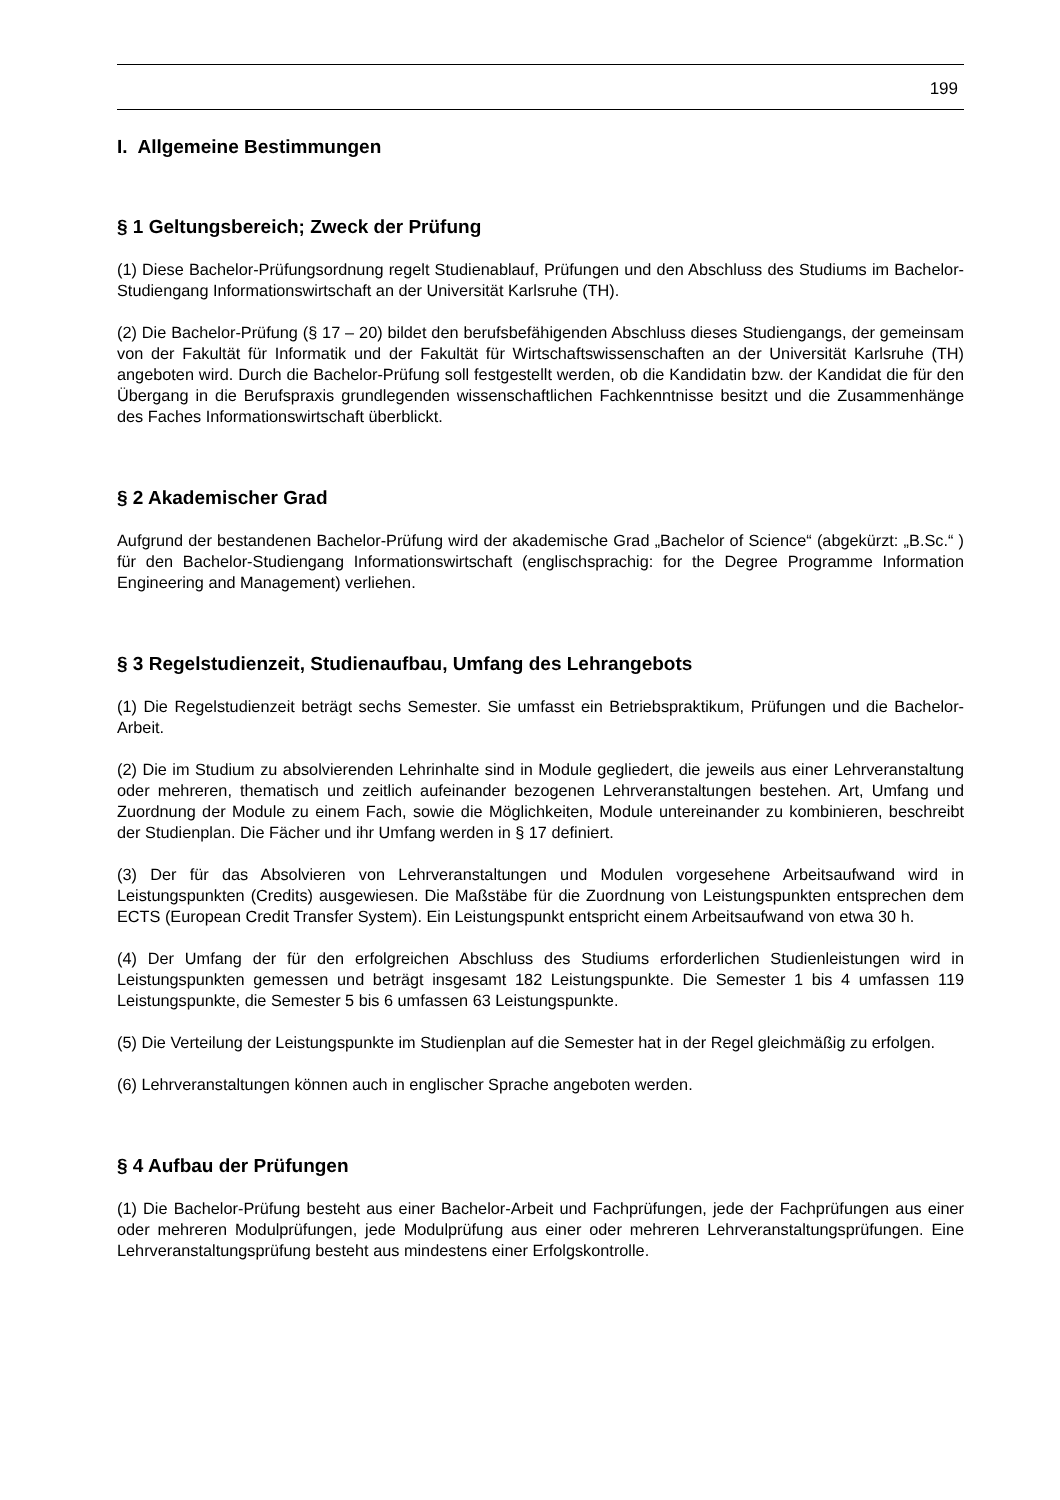199
I. Allgemeine Bestimmungen
§ 1 Geltungsbereich; Zweck der Prüfung
(1) Diese Bachelor-Prüfungsordnung regelt Studienablauf, Prüfungen und den Abschluss des Studiums im Bachelor-Studiengang Informationswirtschaft an der Universität Karlsruhe (TH).
(2) Die Bachelor-Prüfung (§ 17 – 20) bildet den berufsbefähigenden Abschluss dieses Studiengangs, der gemeinsam von der Fakultät für Informatik und der Fakultät für Wirtschaftswissenschaften an der Universität Karlsruhe (TH) angeboten wird. Durch die Bachelor-Prüfung soll festgestellt werden, ob die Kandidatin bzw. der Kandidat die für den Übergang in die Berufspraxis grundlegenden wissenschaftlichen Fachkenntnisse besitzt und die Zusammenhänge des Faches Informationswirtschaft überblickt.
§ 2 Akademischer Grad
Aufgrund der bestandenen Bachelor-Prüfung wird der akademische Grad „Bachelor of Science“ (abgekürzt: „B.Sc.“ ) für den Bachelor-Studiengang Informationswirtschaft (englischsprachig: for the Degree Programme Information Engineering and Management) verliehen.
§ 3 Regelstudienzeit, Studienaufbau, Umfang des Lehrangebots
(1) Die Regelstudienzeit beträgt sechs Semester. Sie umfasst ein Betriebspraktikum, Prüfungen und die Bachelor-Arbeit.
(2) Die im Studium zu absolvierenden Lehrinhalte sind in Module gegliedert, die jeweils aus einer Lehrveranstaltung oder mehreren, thematisch und zeitlich aufeinander bezogenen Lehrveranstaltungen bestehen. Art, Umfang und Zuordnung der Module zu einem Fach, sowie die Möglichkeiten, Module untereinander zu kombinieren, beschreibt der Studienplan. Die Fächer und ihr Umfang werden in § 17 definiert.
(3) Der für das Absolvieren von Lehrveranstaltungen und Modulen vorgesehene Arbeitsaufwand wird in Leistungspunkten (Credits) ausgewiesen. Die Maßstäbe für die Zuordnung von Leistungspunkten entsprechen dem ECTS (European Credit Transfer System). Ein Leistungspunkt entspricht einem Arbeitsaufwand von etwa 30 h.
(4) Der Umfang der für den erfolgreichen Abschluss des Studiums erforderlichen Studienleistungen wird in Leistungspunkten gemessen und beträgt insgesamt 182 Leistungspunkte. Die Semester 1 bis 4 umfassen 119 Leistungspunkte, die Semester 5 bis 6 umfassen 63 Leistungspunkte.
(5) Die Verteilung der Leistungspunkte im Studienplan auf die Semester hat in der Regel gleichmäßig zu erfolgen.
(6) Lehrveranstaltungen können auch in englischer Sprache angeboten werden.
§ 4 Aufbau der Prüfungen
(1) Die Bachelor-Prüfung besteht aus einer Bachelor-Arbeit und Fachprüfungen, jede der Fachprüfungen aus einer oder mehreren Modulprüfungen, jede Modulprüfung aus einer oder mehreren Lehrveranstaltungsprüfungen. Eine Lehrveranstaltungsprüfung besteht aus mindestens einer Erfolgskontrolle.